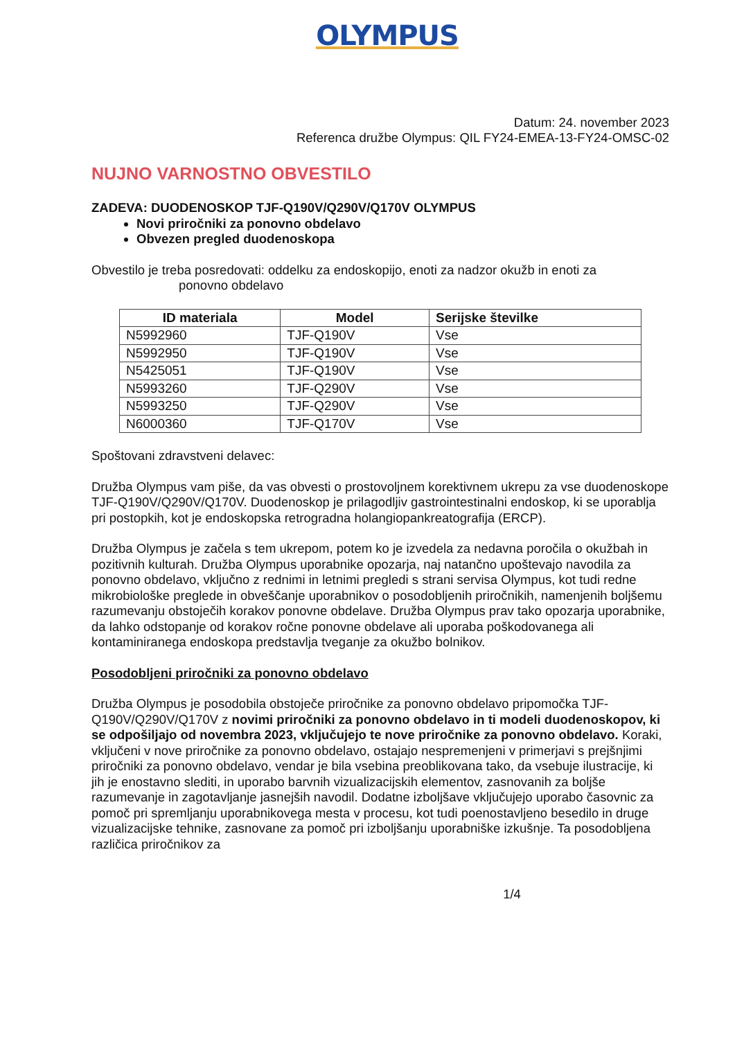OLYMPUS
Datum: 24. november 2023
Referenca družbe Olympus: QIL FY24-EMEA-13-FY24-OMSC-02
NUJNO VARNOSTNO OBVESTILO
ZADEVA: DUODENOSKOP TJF-Q190V/Q290V/Q170V OLYMPUS
Novi priročniki za ponovno obdelavo
Obvezen pregled duodenoskopa
Obvestilo je treba posredovati: oddelku za endoskopijo, enoti za nadzor okužb in enoti za
ponovno obdelavo
| ID materiala | Model | Serijske številke |
| --- | --- | --- |
| N5992960 | TJF-Q190V | Vse |
| N5992950 | TJF-Q190V | Vse |
| N5425051 | TJF-Q190V | Vse |
| N5993260 | TJF-Q290V | Vse |
| N5993250 | TJF-Q290V | Vse |
| N6000360 | TJF-Q170V | Vse |
Spoštovani zdravstveni delavec:
Družba Olympus vam piše, da vas obvesti o prostovoljnem korektivnem ukrepu za vse duodenoskope TJF-Q190V/Q290V/Q170V. Duodenoskop je prilagodljiv gastrointestinalni endoskop, ki se uporablja pri postopkih, kot je endoskopska retrogradna holangiopankreatografija (ERCP).
Družba Olympus je začela s tem ukrepom, potem ko je izvedela za nedavna poročila o okužbah in pozitivnih kulturah. Družba Olympus uporabnike opozarja, naj natančno upoštevajo navodila za ponovno obdelavo, vključno z rednimi in letnimi pregledi s strani servisa Olympus, kot tudi redne mikrobiološke preglede in obveščanje uporabnikov o posodobljenih priročnikih, namenjenih boljšemu razumevanju obstoječih korakov ponovne obdelave. Družba Olympus prav tako opozarja uporabnike, da lahko odstopanje od korakov ročne ponovne obdelave ali uporaba poškodovanega ali kontaminiranega endoskopa predstavlja tveganje za okužbo bolnikov.
Posodobljeni priročniki za ponovno obdelavo
Družba Olympus je posodobila obstoječe priročnike za ponovno obdelavo pripomočka TJF-Q190V/Q290V/Q170V z novimi priročniki za ponovno obdelavo in ti modeli duodenoskopov, ki se odpošiljajo od novembra 2023, vključujejo te nove priročnike za ponovno obdelavo. Koraki, vključeni v nove priročnike za ponovno obdelavo, ostajajo nespremenjeni v primerjavi s prejšnjimi priročniki za ponovno obdelavo, vendar je bila vsebina preoblikovana tako, da vsebuje ilustracije, ki jih je enostavno slediti, in uporabo barvnih vizualizacijskih elementov, zasnovanih za boljše razumevanje in zagotavljanje jasnejših navodil. Dodatne izboljšave vključujejo uporabo časovnic za pomoč pri spremljanju uporabnikovega mesta v procesu, kot tudi poenostavljeno besedilo in druge vizualizacijske tehnike, zasnovane za pomoč pri izboljšanju uporabniške izkušnje. Ta posodobljena različica priročnikov za
1/4